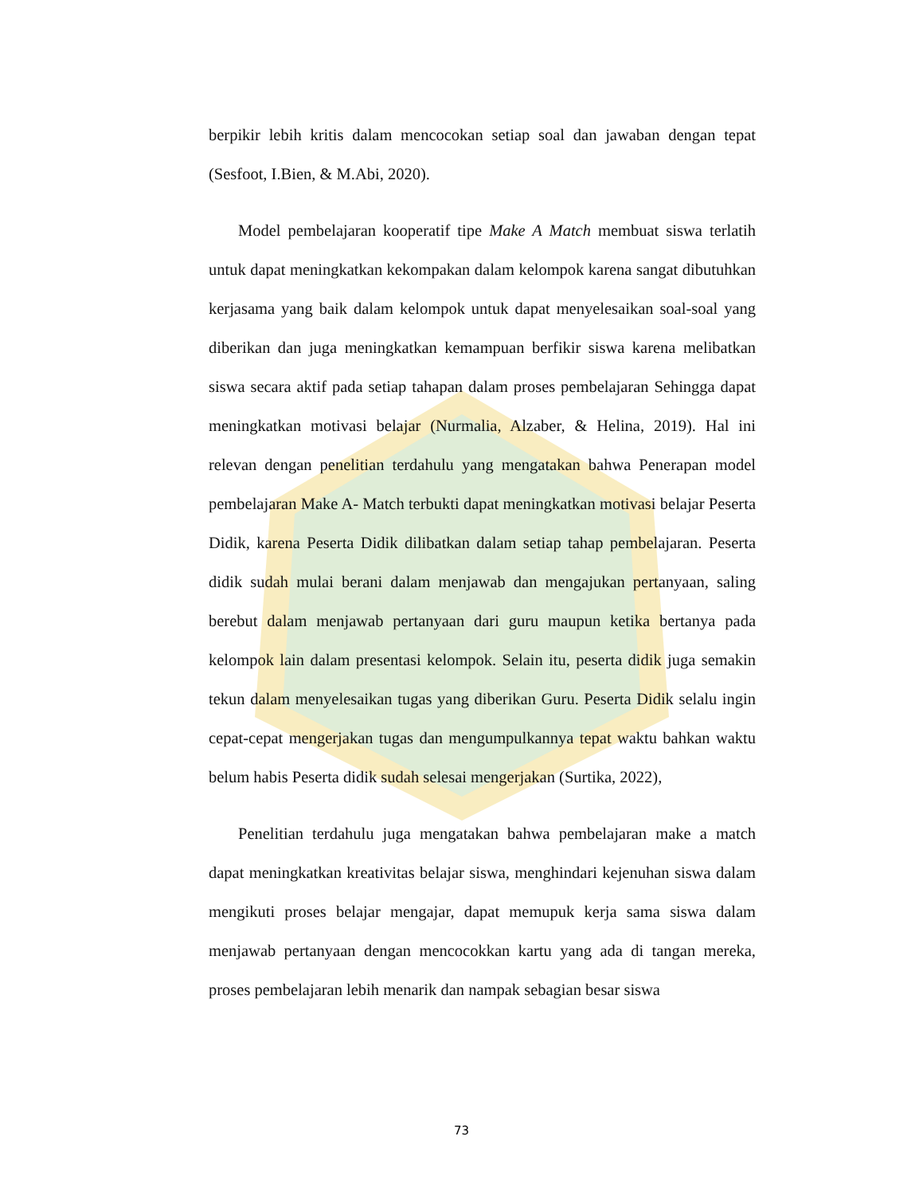berpikir lebih kritis dalam mencocokan setiap soal dan jawaban dengan tepat (Sesfoot, I.Bien, & M.Abi, 2020).
Model pembelajaran kooperatif tipe Make A Match membuat siswa terlatih untuk dapat meningkatkan kekompakan dalam kelompok karena sangat dibutuhkan kerjasama yang baik dalam kelompok untuk dapat menyelesaikan soal-soal yang diberikan dan juga meningkatkan kemampuan berfikir siswa karena melibatkan siswa secara aktif pada setiap tahapan dalam proses pembelajaran Sehingga dapat meningkatkan motivasi belajar (Nurmalia, Alzaber, & Helina, 2019). Hal ini relevan dengan penelitian terdahulu yang mengatakan bahwa Penerapan model pembelajaran Make A- Match terbukti dapat meningkatkan motivasi belajar Peserta Didik, karena Peserta Didik dilibatkan dalam setiap tahap pembelajaran. Peserta didik sudah mulai berani dalam menjawab dan mengajukan pertanyaan, saling berebut dalam menjawab pertanyaan dari guru maupun ketika bertanya pada kelompok lain dalam presentasi kelompok. Selain itu, peserta didik juga semakin tekun dalam menyelesaikan tugas yang diberikan Guru. Peserta Didik selalu ingin cepat-cepat mengerjakan tugas dan mengumpulkannya tepat waktu bahkan waktu belum habis Peserta didik sudah selesai mengerjakan (Surtika, 2022),
Penelitian terdahulu juga mengatakan bahwa pembelajaran make a match dapat meningkatkan kreativitas belajar siswa, menghindari kejenuhan siswa dalam mengikuti proses belajar mengajar, dapat memupuk kerja sama siswa dalam menjawab pertanyaan dengan mencocokkan kartu yang ada di tangan mereka, proses pembelajaran lebih menarik dan nampak sebagian besar siswa
73